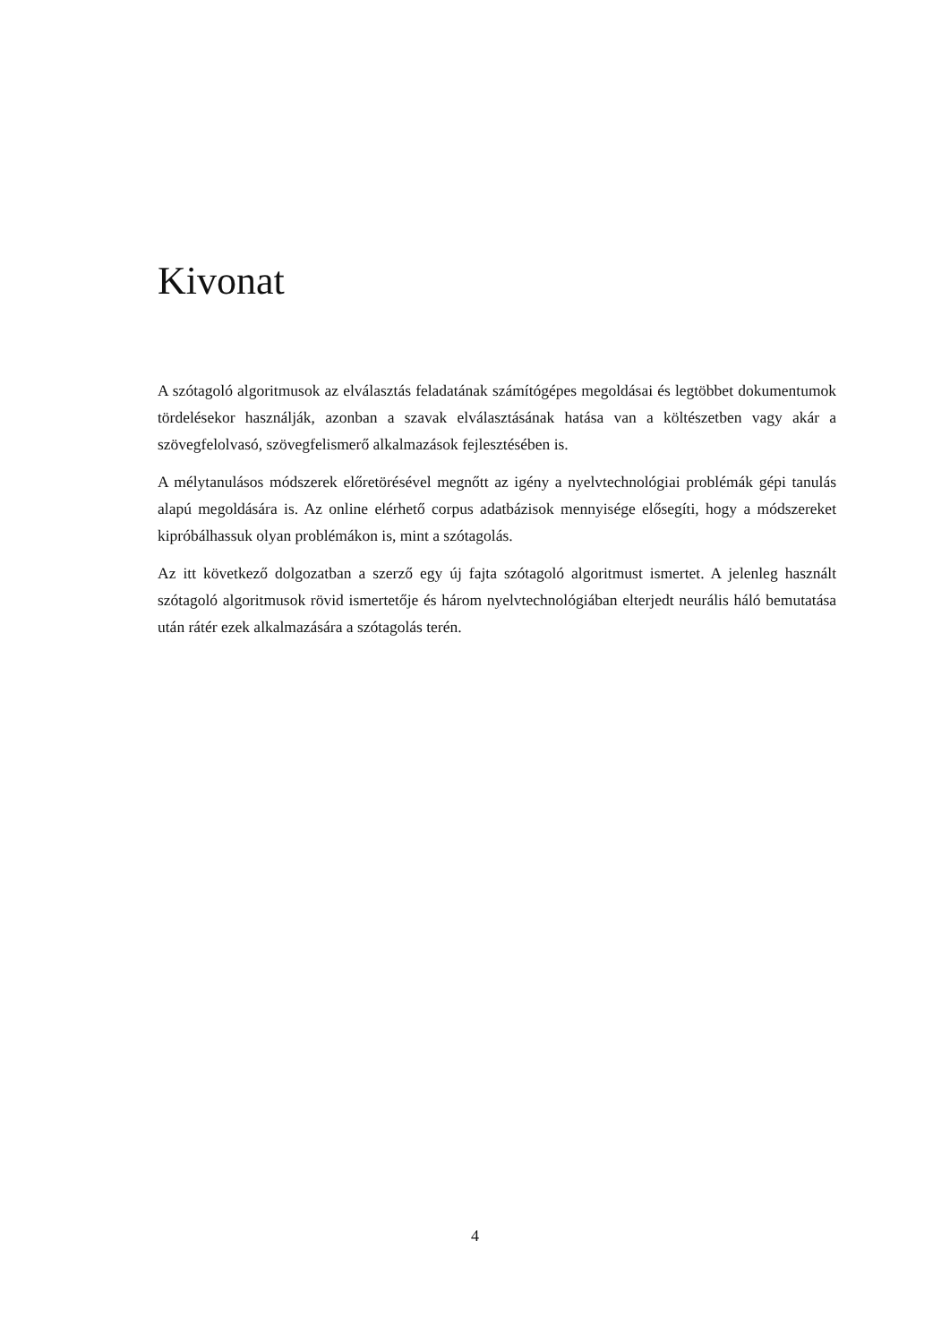Kivonat
A szótagoló algoritmusok az elválasztás feladatának számítógépes megoldásai és legtöbbet dokumentumok tördelésekor használják, azonban a szavak elválasztásának hatása van a költészetben vagy akár a szövegfelolvasó, szövegfelismerő alkalmazások fejlesztésében is.
A mélytanulásos módszerek előretörésével megnőtt az igény a nyelvtechnológiai problémák gépi tanulás alapú megoldására is. Az online elérhető corpus adatbázisok mennyisége elősegíti, hogy a módszereket kipróbálhassuk olyan problémákon is, mint a szótagolás.
Az itt következő dolgozatban a szerző egy új fajta szótagoló algoritmust ismertet. A jelenleg használt szótagoló algoritmusok rövid ismertetője és három nyelvtechnológiában elterjedt neurális háló bemutatása után rátér ezek alkalmazására a szótagolás terén.
4